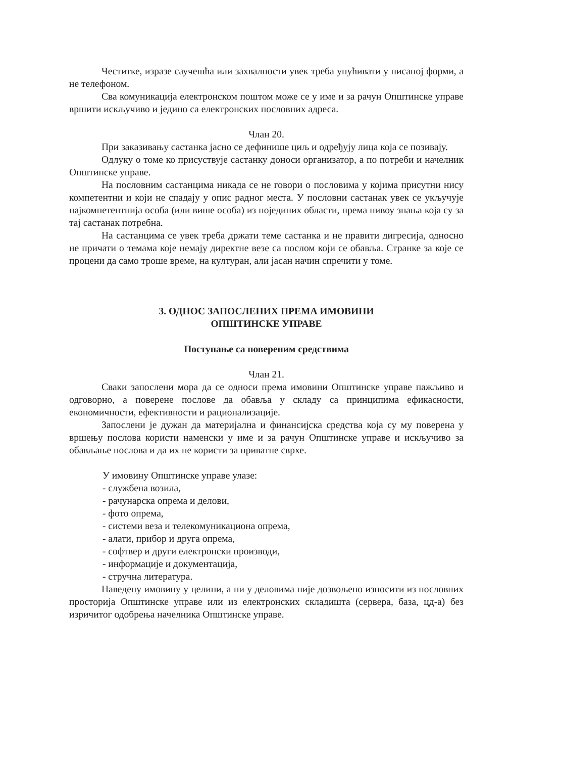Честитке, изразе саучешћа или захвалности увек треба упућивати у писаној форми, а не телефоном.
Сва комуникација електронском поштом може се у име и за рачун Општинске управе вршити искључиво и једино са електронских пословних адреса.
Члан 20.
При заказивању састанка јасно се дефинише циљ и одређују лица која се позивају.
Одлуку о томе ко присуствује састанку доноси организатор, а по потреби и начелник Општинске управе.
На пословним састанцима никада се не говори о пословима у којима присутни нису компетентни и који не спадају у опис радног места. У пословни састанак увек се укључује најкомпетентнија особа (или више особа) из појединих области, према нивоу знања која су за тај састанак потребна.
На састанцима се увек треба држати теме састанка и не правити дигресија, односно не причати о темама које немају директне везе са послом који се обавља. Странке за које се процени да само троше време, на културан, али јасан начин спречити у томе.
3. ОДНОС ЗАПОСЛЕНИХ ПРЕМА ИМОВИНИ
ОПШТИНСКЕ УПРАВЕ
Поступање са повереним средствима
Члан 21.
Сваки запослени мора да се односи према имовини Општинске управе пажљиво и одговорно, а поверене послове да обавља у складу са принципима ефикасности, економичности, ефективности и рационализације.
Запослени је дужан да материјална и финансијска средства која су му поверена у вршењу послова користи наменски у име и за рачун Општинске управе и искључиво за обављање послова и да их не користи за приватне сврхе.
У имовину Општинске управе улазе:
- службена возила,
- рачунарска опрема и делови,
- фото опрема,
- системи веза и телекомуникациона опрема,
- алати, прибор и друга опрема,
- софтвер и други електронски производи,
- информације и документација,
- стручна литература.
Наведену имовину у целини, а ни у деловима није дозвољено износити из пословних просторија Општинске управе или из електронских складишта (сервера, база, цд-а) без изричитог одобрења начелника Општинске управе.